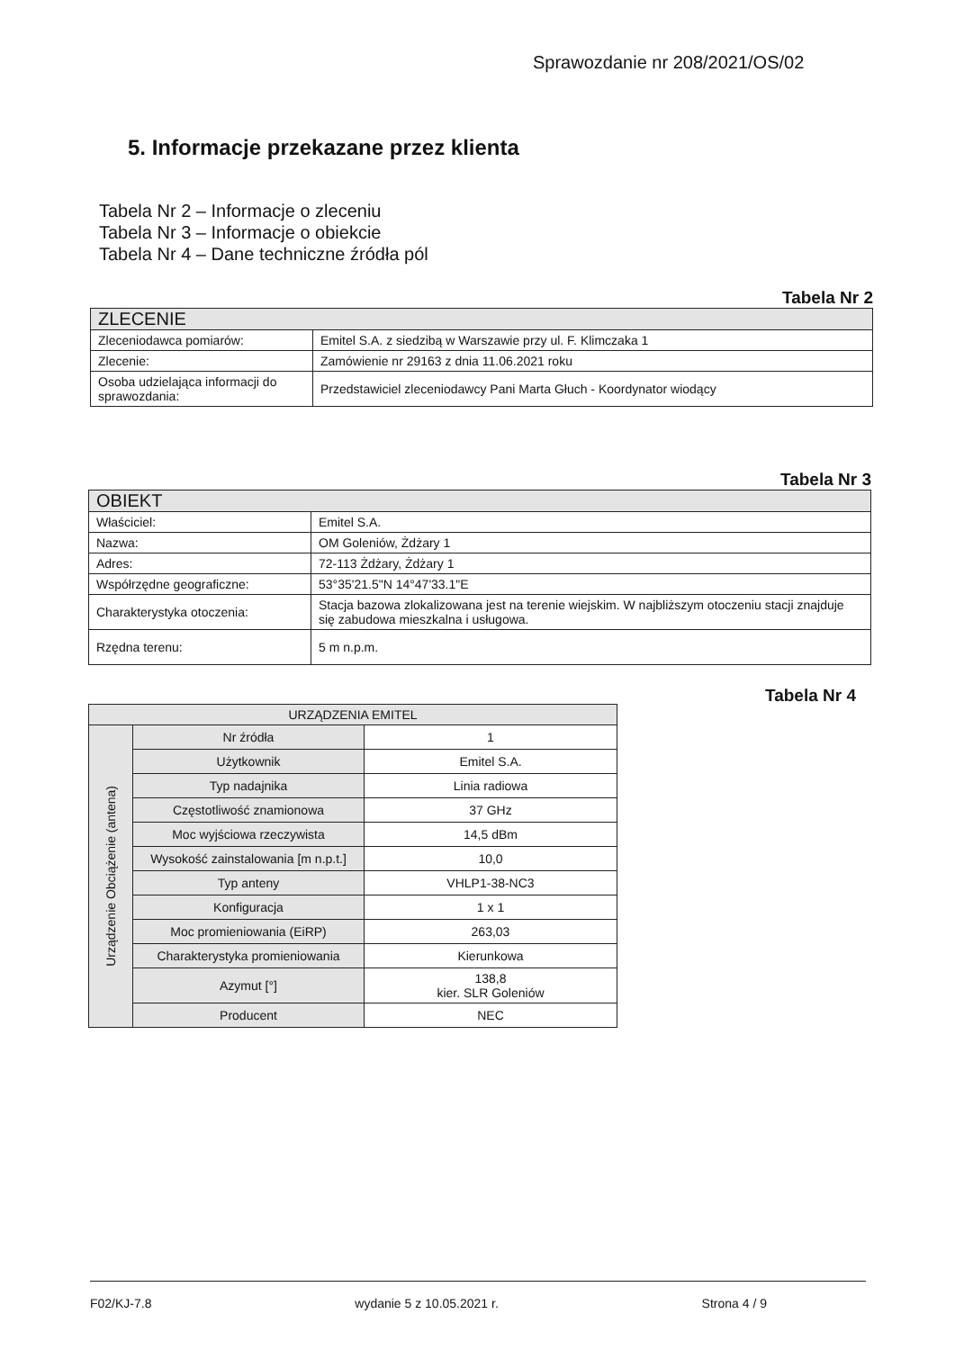Sprawozdanie nr 208/2021/OS/02
5. Informacje przekazane przez klienta
Tabela Nr 2 – Informacje o zleceniu
Tabela Nr 3 – Informacje o obiekcie
Tabela Nr 4 – Dane techniczne źródła pól
Tabela Nr 2
| ZLECENIE | |
| --- | --- |
| Zleceniodawca pomiarów: | Emitel S.A. z siedzibą w Warszawie przy ul. F. Klimczaka 1 |
| Zlecenie: | Zamówienie nr 29163 z dnia 11.06.2021 roku |
| Osoba udzielająca informacji do sprawozdania: | Przedstawiciel zleceniodawcy Pani Marta Głuch - Koordynator wiodący |
Tabela Nr 3
| OBIEKT | |
| --- | --- |
| Właściciel: | Emitel S.A. |
| Nazwa: | OM Goleniów, Żdżary 1 |
| Adres: | 72-113 Żdżary, Żdżary 1 |
| Współrzędne geograficzne: | 53°35'21.5"N 14°47'33.1"E |
| Charakterystyka otoczenia: | Stacja bazowa zlokalizowana jest na terenie wiejskim. W najbliższym otoczeniu stacji znajduje się zabudowa mieszkalna i usługowa. |
| Rzędna terenu: | 5 m n.p.m. |
Tabela Nr 4
| URZĄDZENIA EMITEL | | |
| --- | --- | --- |
| Urządzenie Obciążenie (antena) | Nr źródła | 1 |
| | Użytkownik | Emitel S.A. |
| | Typ nadajnika | Linia radiowa |
| | Częstotliwość znamionowa | 37 GHz |
| | Moc wyjściowa rzeczywista | 14,5 dBm |
| | Wysokość zainstalowania [m n.p.t.] | 10,0 |
| | Typ anteny | VHLP1-38-NC3 |
| | Konfiguracja | 1 x 1 |
| | Moc promieniowania (EiRP) | 263,03 |
| | Charakterystyka promieniowania | Kierunkowa |
| | Azymut [°] | 138,8 kier. SLR Goleniów |
| | Producent | NEC |
F02/KJ-7.8 wydanie 5 z 10.05.2021 r. Strona 4 / 9